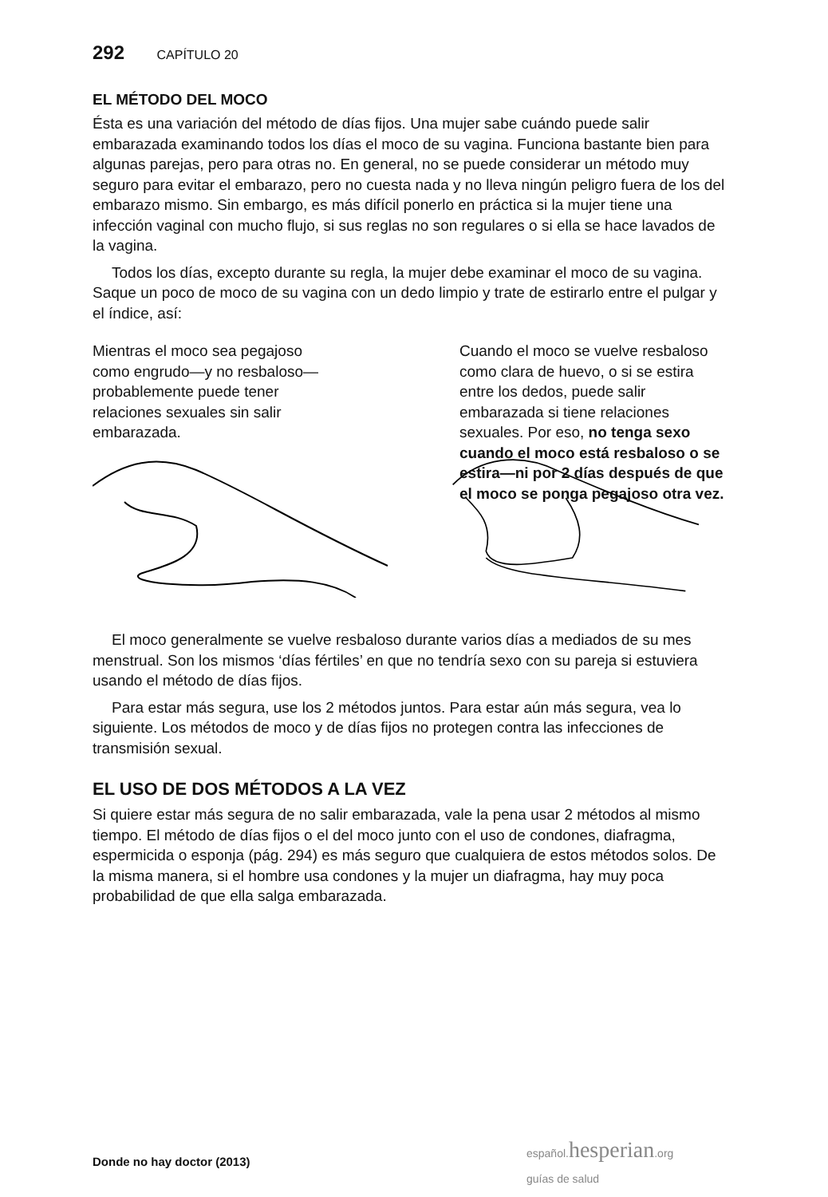292 CAPÍTULO 20
EL MÉTODO DEL MOCO
Ésta es una variación del método de días fijos. Una mujer sabe cuándo puede salir embarazada examinando todos los días el moco de su vagina. Funciona bastante bien para algunas parejas, pero para otras no. En general, no se puede considerar un método muy seguro para evitar el embarazo, pero no cuesta nada y no lleva ningún peligro fuera de los del embarazo mismo. Sin embargo, es más difícil ponerlo en práctica si la mujer tiene una infección vaginal con mucho flujo, si sus reglas no son regulares o si ella se hace lavados de la vagina.
Todos los días, excepto durante su regla, la mujer debe examinar el moco de su vagina. Saque un poco de moco de su vagina con un dedo limpio y trate de estirarlo entre el pulgar y el índice, así:
Mientras el moco sea pegajoso como engrudo—y no resbaloso—probablemente puede tener relaciones sexuales sin salir embarazada.
Cuando el moco se vuelve resbaloso como clara de huevo, o si se estira entre los dedos, puede salir embarazada si tiene relaciones sexuales. Por eso, no tenga sexo cuando el moco está resbaloso o se estira—ni por 2 días después de que el moco se ponga pegajoso otra vez.
El moco generalmente se vuelve resbaloso durante varios días a mediados de su mes menstrual. Son los mismos ‘días fértiles’ en que no tendría sexo con su pareja si estuviera usando el método de días fijos.
Para estar más segura, use los 2 métodos juntos. Para estar aún más segura, vea lo siguiente. Los métodos de moco y de días fijos no protegen contra las infecciones de transmisión sexual.
EL USO DE DOS MÉTODOS A LA VEZ
Si quiere estar más segura de no salir embarazada, vale la pena usar 2 métodos al mismo tiempo. El método de días fijos o el del moco junto con el uso de condones, diafragma, espermicida o esponja (pág. 294) es más seguro que cualquiera de estos métodos solos. De la misma manera, si el hombre usa condones y la mujer un diafragma, hay muy poca probabilidad de que ella salga embarazada.
español. hesperian.org
guías de salud
Donde no hay doctor (2013)